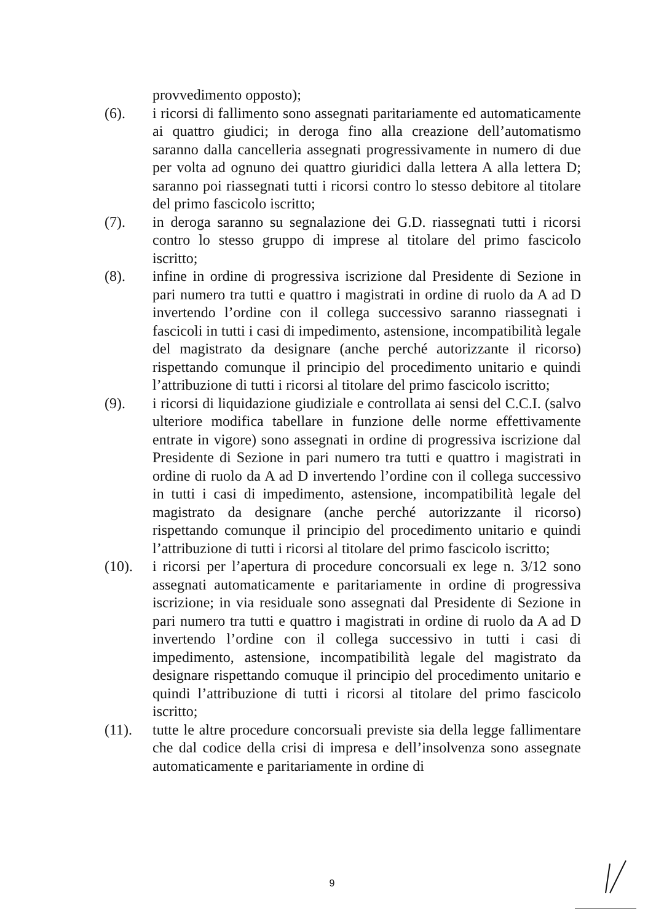provvedimento opposto);
(6). i ricorsi di fallimento sono assegnati paritariamente ed automaticamente ai quattro giudici; in deroga fino alla creazione dell’automatismo saranno dalla cancelleria assegnati progressivamente in numero di due per volta ad ognuno dei quattro giuridici dalla lettera A alla lettera D; saranno poi riassegnati tutti i ricorsi contro lo stesso debitore al titolare del primo fascicolo iscritto;
(7). in deroga saranno su segnalazione dei G.D. riassegnati tutti i ricorsi contro lo stesso gruppo di imprese al titolare del primo fascicolo iscritto;
(8). infine in ordine di progressiva iscrizione dal Presidente di Sezione in pari numero tra tutti e quattro i magistrati in ordine di ruolo da A ad D invertendo l’ordine con il collega successivo saranno riassegnati i fascicoli in tutti i casi di impedimento, astensione, incompatibilità legale del magistrato da designare (anche perché autorizzante il ricorso) rispettando comunque il principio del procedimento unitario e quindi l’attribuzione di tutti i ricorsi al titolare del primo fascicolo iscritto;
(9). i ricorsi di liquidazione giudiziale e controllata ai sensi del C.C.I. (salvo ulteriore modifica tabellare in funzione delle norme effettivamente entrate in vigore) sono assegnati in ordine di progressiva iscrizione dal Presidente di Sezione in pari numero tra tutti e quattro i magistrati in ordine di ruolo da A ad D invertendo l’ordine con il collega successivo in tutti i casi di impedimento, astensione, incompatibilità legale del magistrato da designare (anche perché autorizzante il ricorso) rispettando comunque il principio del procedimento unitario e quindi l’attribuzione di tutti i ricorsi al titolare del primo fascicolo iscritto;
(10). i ricorsi per l’apertura di procedure concorsuali ex lege n. 3/12 sono assegnati automaticamente e paritariamente in ordine di progressiva iscrizione; in via residuale sono assegnati dal Presidente di Sezione in pari numero tra tutti e quattro i magistrati in ordine di ruolo da A ad D invertendo l’ordine con il collega successivo in tutti i casi di impedimento, astensione, incompatibilità legale del magistrato da designare rispettando comuque il principio del procedimento unitario e quindi l’attribuzione di tutti i ricorsi al titolare del primo fascicolo iscritto;
(11). tutte le altre procedure concorsuali previste sia della legge fallimentare che dal codice della crisi di impresa e dell’insolvenza sono assegnate automaticamente e paritariamente in ordine di
9